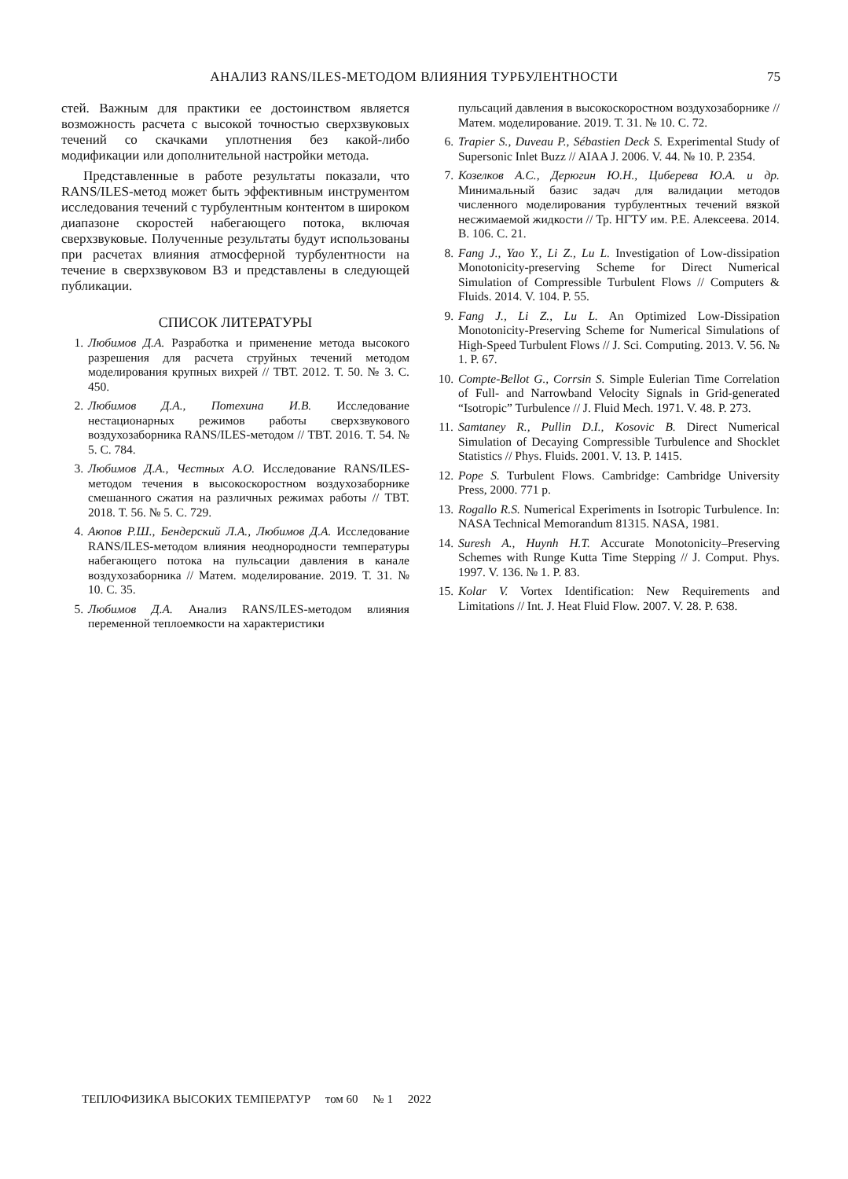АНАЛИЗ RANS/ILES-МЕТОДОМ ВЛИЯНИЯ ТУРБУЛЕНТНОСТИ 75
стей. Важным для практики ее достоинством является возможность расчета с высокой точностью сверхзвуковых течений со скачками уплотнения без какой-либо модификации или дополнительной настройки метода.
Представленные в работе результаты показали, что RANS/ILES-метод может быть эффективным инструментом исследования течений с турбулентным контентом в широком диапазоне скоростей набегающего потока, включая сверхзвуковые. Полученные результаты будут использованы при расчетах влияния атмосферной турбулентности на течение в сверхзвуковом ВЗ и представлены в следующей публикации.
СПИСОК ЛИТЕРАТУРЫ
1. Любимов Д.А. Разработка и применение метода высокого разрешения для расчета струйных течений методом моделирования крупных вихрей // ТВТ. 2012. Т. 50. № 3. С. 450.
2. Любимов Д.А., Потехина И.В. Исследование нестационарных режимов работы сверхзвукового воздухозаборника RANS/ILES-методом // ТВТ. 2016. Т. 54. № 5. С. 784.
3. Любимов Д.А., Честных А.О. Исследование RANS/ILES-методом течения в высокоскоростном воздухозаборнике смешанного сжатия на различных режимах работы // ТВТ. 2018. Т. 56. № 5. С. 729.
4. Аюпов Р.Ш., Бендерский Л.А., Любимов Д.А. Исследование RANS/ILES-методом влияния неоднородности температуры набегающего потока на пульсации давления в канале воздухозаборника // Матем. моделирование. 2019. Т. 31. № 10. С. 35.
5. Любимов Д.А. Анализ RANS/ILES-методом влияния переменной теплоемкости на характеристики
пульсаций давления в высокоскоростном воздухозаборнике // Матем. моделирование. 2019. Т. 31. № 10. С. 72.
6. Trapier S., Duveau P., Sébastien Deck S. Experimental Study of Supersonic Inlet Buzz // AIAA J. 2006. V. 44. № 10. P. 2354.
7. Козелков А.С., Дерюгин Ю.Н., Циберева Ю.А. и др. Минимальный базис задач для валидации методов численного моделирования турбулентных течений вязкой несжимаемой жидкости // Тр. НГТУ им. Р.Е. Алексеева. 2014. В. 106. С. 21.
8. Fang J., Yao Y., Li Z., Lu L. Investigation of Low-dissipation Monotonicity-preserving Scheme for Direct Numerical Simulation of Compressible Turbulent Flows // Computers & Fluids. 2014. V. 104. P. 55.
9. Fang J., Li Z., Lu L. An Optimized Low-Dissipation Monotonicity-Preserving Scheme for Numerical Simulations of High-Speed Turbulent Flows // J. Sci. Computing. 2013. V. 56. № 1. P. 67.
10. Compte-Bellot G., Corrsin S. Simple Eulerian Time Correlation of Full- and Narrowband Velocity Signals in Grid-generated “Isotropic” Turbulence // J. Fluid Mech. 1971. V. 48. P. 273.
11. Samtaney R., Pullin D.I., Kosovic B. Direct Numerical Simulation of Decaying Compressible Turbulence and Shocklet Statistics // Phys. Fluids. 2001. V. 13. P. 1415.
12. Pope S. Turbulent Flows. Cambridge: Cambridge University Press, 2000. 771 p.
13. Rogallo R.S. Numerical Experiments in Isotropic Turbulence. In: NASA Technical Memorandum 81315. NASA, 1981.
14. Suresh A., Huynh H.T. Accurate Monotonicity–Preserving Schemes with Runge Kutta Time Stepping // J. Comput. Phys. 1997. V. 136. № 1. P. 83.
15. Kolar V. Vortex Identification: New Requirements and Limitations // Int. J. Heat Fluid Flow. 2007. V. 28. P. 638.
ТЕПЛОФИЗИКА ВЫСОКИХ ТЕМПЕРАТУР том 60 № 1 2022